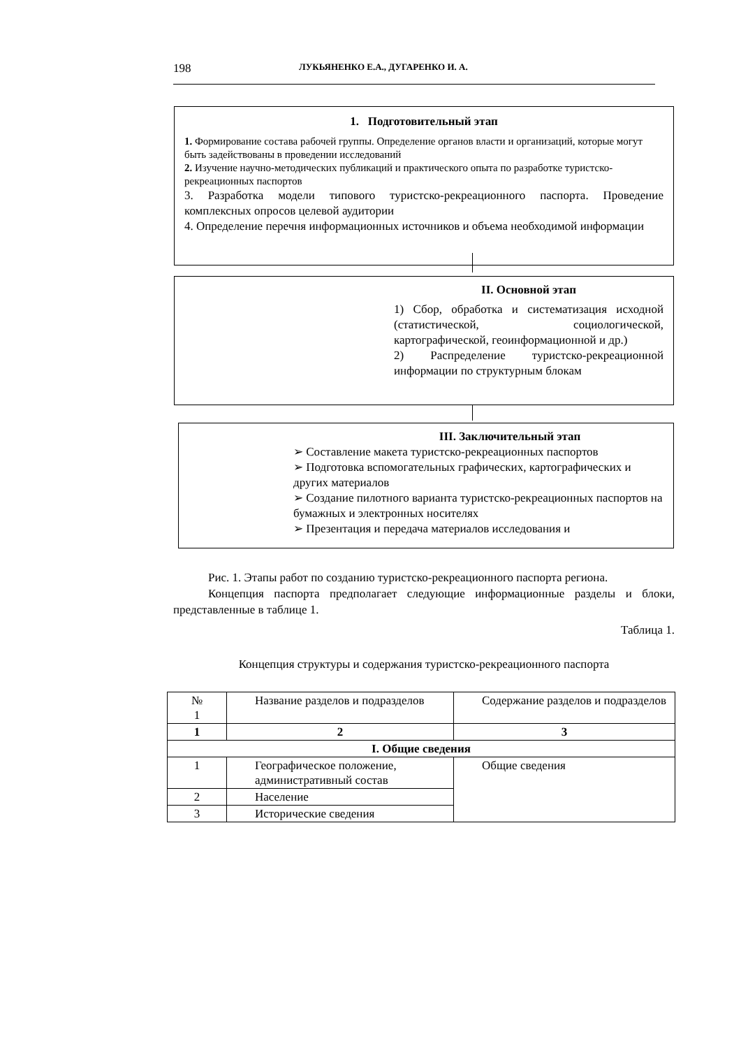198 ЛУКЬЯНЕНКО Е.А., ДУГАРЕНКО И. А.
1. Подготовительный этап
1. Формирование состава рабочей группы. Определение органов власти и организаций, которые могут быть задействованы в проведении исследований
2. Изучение научно-методических публикаций и практического опыта по разработке туристско-рекреационных паспортов
3. Разработка модели типового туристско-рекреационного паспорта. Проведение комплексных опросов целевой аудитории
4. Определение перечня информационных источников и объема необходимой информации
II. Основной этап
1) Сбор, обработка и систематизация исходной (статистической, социологической, картографической, геоинформационной и др.)
2) Распределение туристско-рекреационной информации по структурным блокам
III. Заключительный этап
➢ Составление макета туристско-рекреационных паспортов
➢ Подготовка вспомогательных графических, картографических и других материалов
➢ Создание пилотного варианта туристско-рекреационных паспортов на бумажных и электронных носителях
➢ Презентация и передача материалов исследования и
Рис. 1. Этапы работ по созданию туристско-рекреационного паспорта региона.
Концепция паспорта предполагает следующие информационные разделы и блоки, представленные в таблице 1.
Таблица 1.
Концепция структуры и содержания туристско-рекреационного паспорта
| № 1 | Название разделов и подразделов | Содержание разделов и подразделов |
| 1 | 2 | 3 |
| I. Общие сведения | | |
| 1 | Географическое положение, административный состав | Общие сведения |
| 2 | Население | |
| 3 | Исторические сведения | |